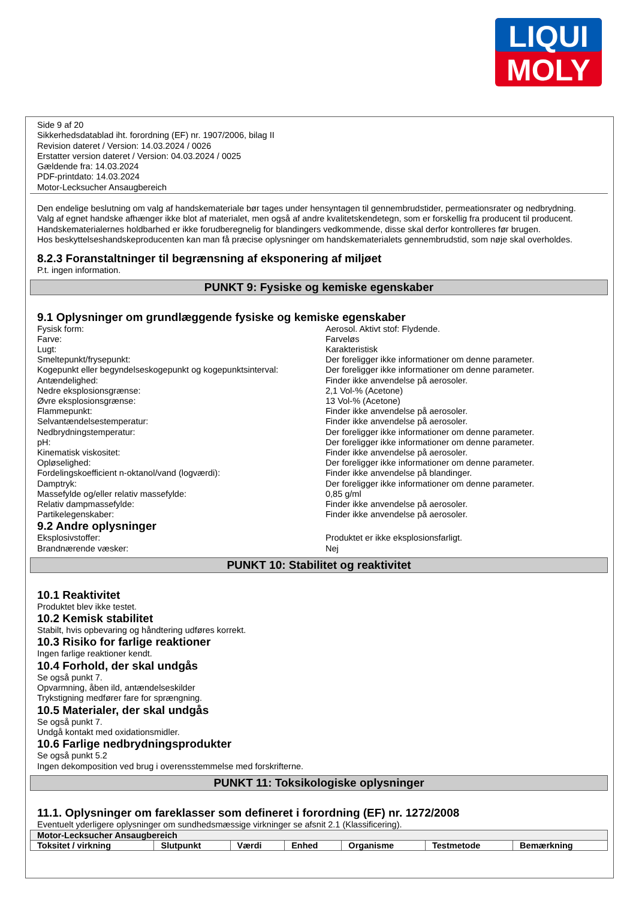LIQUI
MOLY
Side 9 af 20
Sikkerhedsdatablad iht. forordning (EF) nr. 1907/2006, bilag II
Revision dateret / Version: 14.03.2024 / 0026
Erstatter version dateret / Version: 04.03.2024 / 0025
Gældende fra: 14.03.2024
PDF-printdato: 14.03.2024
Motor-Lecksucher Ansaugbereich
Den endelige beslutning om valg af handskemateriale bør tages under hensyntagen til gennembrudstider, permeationsrater og nedbrydning.
Valg af egnet handske afhænger ikke blot af materialet, men også af andre kvalitetskendetegn, som er forskellig fra producent til producent.
Handskematerialernes holdbarhed er ikke forudberegnelig for blandingers vedkommende, disse skal derfor kontrolleres før brugen.
Hos beskyttelseshandskeproducenten kan man få præcise oplysninger om handskematerialets gennembrudstid, som nøje skal overholdes.
8.2.3 Foranstaltninger til begrænsning af eksponering af miljøet
P.t. ingen information.
PUNKT 9: Fysiske og kemiske egenskaber
9.1 Oplysninger om grundlæggende fysiske og kemiske egenskaber
Fysisk form: Aerosol. Aktivt stof: Flydende.
Farve: Farveløs
Lugt: Karakteristisk
Smeltepunkt/frysepunkt: Der foreligger ikke informationer om denne parameter.
Kogepunkt eller begyndelseskogepunkt og kogepunktsinterval: Der foreligger ikke informationer om denne parameter.
Antændelighed: Finder ikke anvendelse på aerosoler.
Nedre eksplosionsgrænse: 2,1 Vol-% (Acetone)
Øvre eksplosionsgrænse: 13 Vol-% (Acetone)
Flammepunkt: Finder ikke anvendelse på aerosoler.
Selvantændelsestemperatur: Finder ikke anvendelse på aerosoler.
Nedbrydningstemperatur: Der foreligger ikke informationer om denne parameter.
pH: Der foreligger ikke informationer om denne parameter.
Kinematisk viskositet: Finder ikke anvendelse på aerosoler.
Opløselighed: Der foreligger ikke informationer om denne parameter.
Fordelingskoefficient n-oktanol/vand (logværdi): Finder ikke anvendelse på blandinger.
Damptryk: Der foreligger ikke informationer om denne parameter.
Massefylde og/eller relativ massefylde: 0,85 g/ml
Relativ dampmassefylde: Finder ikke anvendelse på aerosoler.
Partikelegenskaber: Finder ikke anvendelse på aerosoler.
9.2 Andre oplysninger
Eksplosivstoffer: Produktet er ikke eksplosionsfarligt.
Brandnærende væsker: Nej
PUNKT 10: Stabilitet og reaktivitet
10.1 Reaktivitet
Produktet blev ikke testet.
10.2 Kemisk stabilitet
Stabilt, hvis opbevaring og håndtering udføres korrekt.
10.3 Risiko for farlige reaktioner
Ingen farlige reaktioner kendt.
10.4 Forhold, der skal undgås
Se også punkt 7.
Opvarmning, åben ild, antændelseskilder
Trykstigning medfører fare for sprængning.
10.5 Materialer, der skal undgås
Se også punkt 7.
Undgå kontakt med oxidationsmidler.
10.6 Farlige nedbrydningsprodukter
Se også punkt 5.2
Ingen dekomposition ved brug i overensstemmelse med forskrifterne.
PUNKT 11: Toksikologiske oplysninger
11.1. Oplysninger om fareklasser som defineret i forordning (EF) nr. 1272/2008
Eventuelt yderligere oplysninger om sundhedsmæssige virkninger se afsnit 2.1 (Klassificering).
| Motor-Lecksucher Ansaugbereich | | | | | | |
| --- | --- | --- | --- | --- | --- | --- |
| Toksitet / virkning | Slutpunkt | Værdi | Enhed | Organisme | Testmetode | Bemærkning |